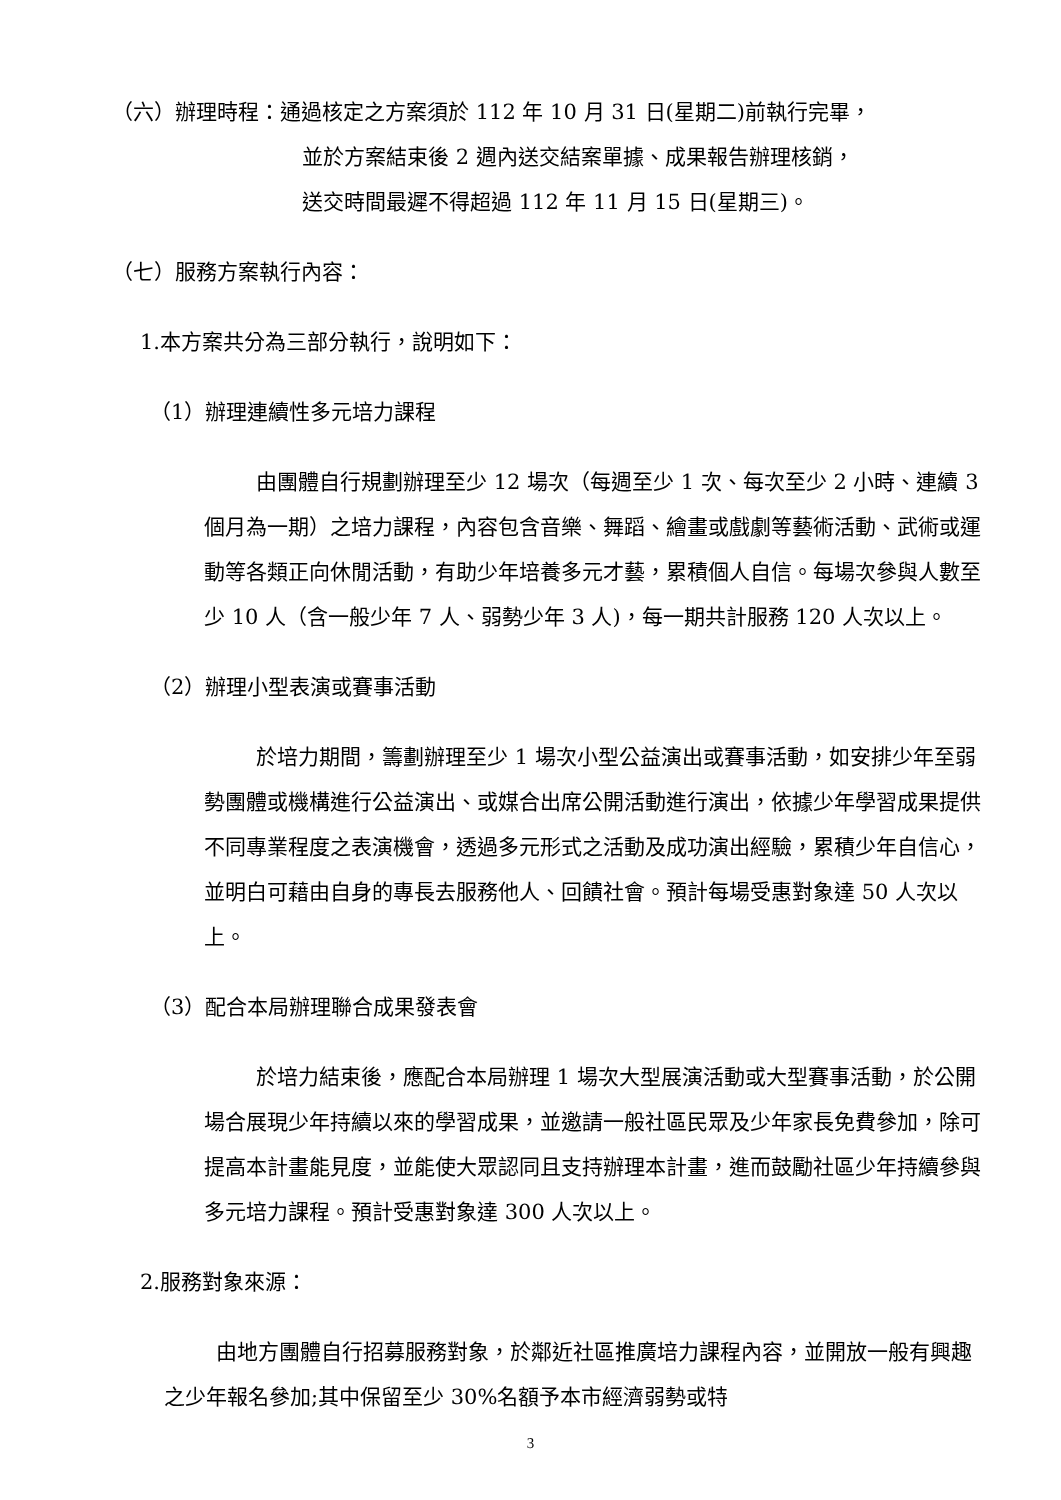（六）辦理時程：通過核定之方案須於 112 年 10 月 31 日(星期二)前執行完畢，
並於方案結束後 2 週內送交結案單據、成果報告辦理核銷，
送交時間最遲不得超過 112 年 11 月 15 日(星期三)。
（七）服務方案執行內容：
1.本方案共分為三部分執行，說明如下：
（1）辦理連續性多元培力課程
由團體自行規劃辦理至少 12 場次（每週至少 1 次、每次至少 2 小時、連續 3 個月為一期）之培力課程，內容包含音樂、舞蹈、繪畫或戲劇等藝術活動、武術或運動等各類正向休閒活動，有助少年培養多元才藝，累積個人自信。每場次參與人數至少 10 人（含一般少年 7 人、弱勢少年 3 人)，每一期共計服務 120 人次以上。
（2）辦理小型表演或賽事活動
於培力期間，籌劃辦理至少 1 場次小型公益演出或賽事活動，如安排少年至弱勢團體或機構進行公益演出、或媒合出席公開活動進行演出，依據少年學習成果提供不同專業程度之表演機會，透過多元形式之活動及成功演出經驗，累積少年自信心，並明白可藉由自身的專長去服務他人、回饋社會。預計每場受惠對象達 50 人次以上。
（3）配合本局辦理聯合成果發表會
於培力結束後，應配合本局辦理 1 場次大型展演活動或大型賽事活動，於公開場合展現少年持續以來的學習成果，並邀請一般社區民眾及少年家長免費參加，除可提高本計畫能見度，並能使大眾認同且支持辦理本計畫，進而鼓勵社區少年持續參與多元培力課程。預計受惠對象達 300 人次以上。
2.服務對象來源：
由地方團體自行招募服務對象，於鄰近社區推廣培力課程內容，並開放一般有興趣之少年報名參加;其中保留至少 30%名額予本市經濟弱勢或特
3